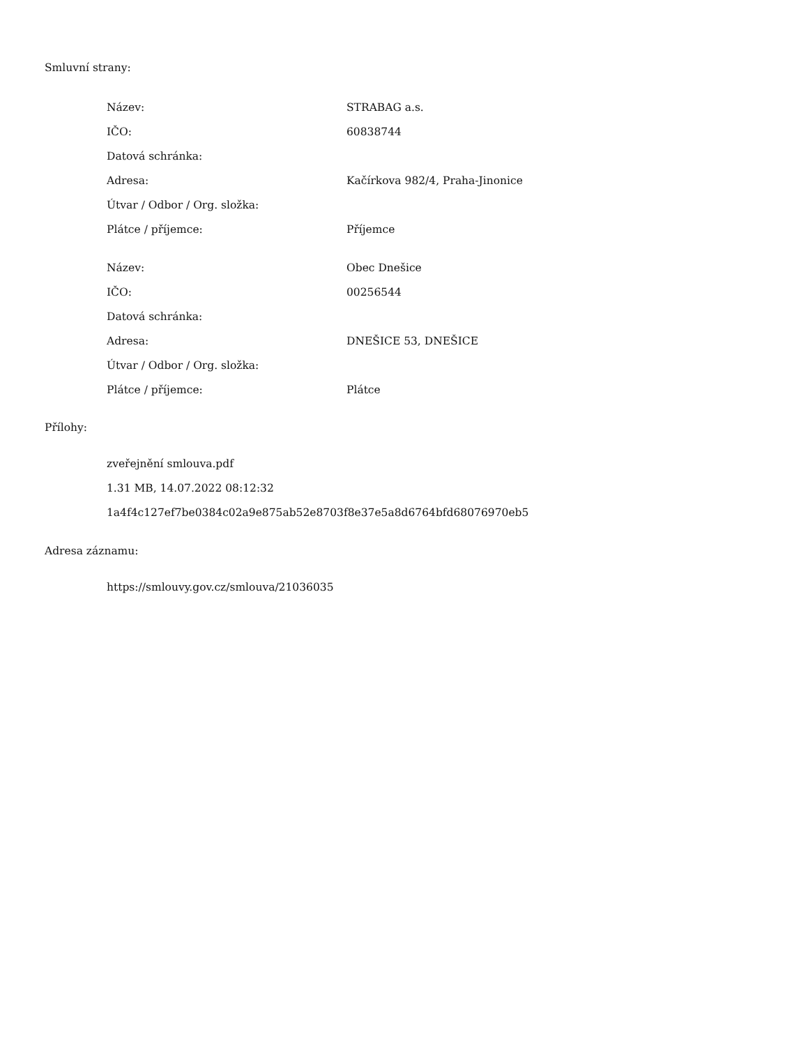Smluvní strany:
| Název: | STRABAG a.s. |
| IČO: | 60838744 |
| Datová schránka: | |
| Adresa: | Kačírkova 982/4, Praha-Jinonice |
| Útvar / Odbor / Org. složka: | |
| Plátce / příjemce: | Příjemce |
| Název: | Obec Dnešice |
| IČO: | 00256544 |
| Datová schránka: | |
| Adresa: | DNEŠICE 53, DNEŠICE |
| Útvar / Odbor / Org. složka: | |
| Plátce / příjemce: | Plátce |
Přílohy:
zveřejnění smlouva.pdf
1.31 MB, 14.07.2022 08:12:32
1a4f4c127ef7be0384c02a9e875ab52e8703f8e37e5a8d6764bfd68076970eb5
Adresa záznamu:
https://smlouvy.gov.cz/smlouva/21036035